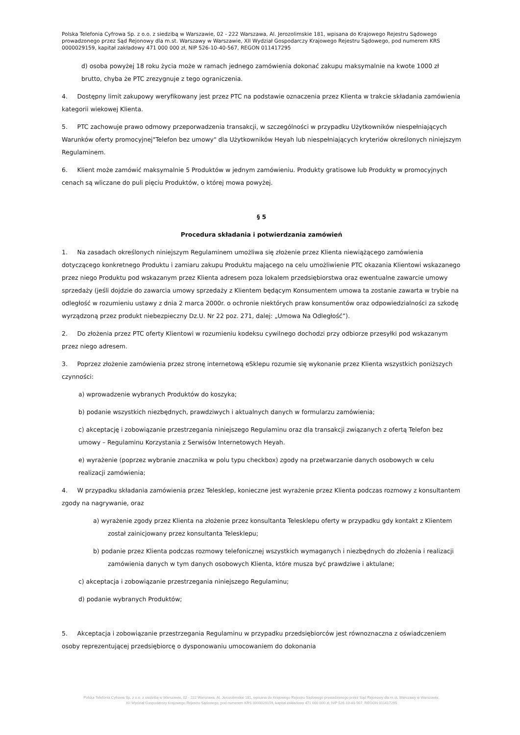Polska Telefonia Cyfrowa Sp. z o.o. z siedzibą w Warszawie, 02 - 222 Warszawa, Al. Jerozolimskie 181, wpisana do Krajowego Rejestru Sądowego prowadzonego przez Sąd Rejonowy dla m.st. Warszawy w Warszawie, XII Wydział Gospodarczy Krajowego Rejestru Sądowego, pod numerem KRS 0000029159, kapitał zakładowy 471 000 000 zł, NIP 526-10-40-567, REGON 011417295
d) osoba powyżej 18 roku życia może w ramach jednego zamówienia dokonać zakupu maksymalnie na kwote 1000 zł brutto, chyba że PTC zrezygnuje z tego ograniczenia.
4. Dostępny limit zakupowy weryfikowany jest przez PTC na podstawie oznaczenia przez Klienta w trakcie składania zamówienia kategorii wiekowej Klienta.
5. PTC zachowuje prawo odmowy przeporwadzenia transakcji, w szczególności w przypadku Użytkowników niespełniających Warunków oferty promocyjnej"Telefon bez umowy" dla Użytkowników Heyah lub niespełniających kryteriów określonych niniejszym Regulaminem.
6. Klient może zamówić maksymalnie 5 Produktów w jednym zamówieniu. Produkty gratisowe lub Produkty w promocyjnych cenach są wliczane do puli pięciu Produktów, o której mowa powyżej.
§ 5
Procedura składania i potwierdzania zamówień
1. Na zasadach określonych niniejszym Regulaminem umożliwa się złożenie przez Klienta niewiążącego zamówienia dotyczącego konkretnego Produktu i zamiaru zakupu Produktu mającego na celu umożliwienie PTC okazania Klientowi wskazanego przez niego Produktu pod wskazanym przez Klienta adresem poza lokalem przedsiębiorstwa oraz ewentualne zawarcie umowy sprzedaży (jeśli dojdzie do zawarcia umowy sprzedaży z Klientem będącym Konsumentem umowa ta zostanie zawarta w trybie na odległość w rozumieniu ustawy z dnia 2 marca 2000r. o ochronie niektórych praw konsumentów oraz odpowiedzialności za szkodę wyrządzoną przez produkt niebezpieczny Dz.U. Nr 22 poz. 271, dalej: „Umowa Na Odległość”).
2. Do złożenia przez PTC oferty Klientowi w rozumieniu kodeksu cywilnego dochodzi przy odbiorze przesyłki pod wskazanym przez niego adresem.
3. Poprzez złożenie zamówienia przez stronę internetową eSklepu rozumie się wykonanie przez Klienta wszystkich poniższych czynności:
a) wprowadzenie wybranych Produktów do koszyka;
b) podanie wszystkich niezbędnych, prawdziwych i aktualnych danych w formularzu zamówienia;
c) akceptację i zobowiązanie przestrzegania niniejszego Regulaminu oraz dla transakcji związanych z ofertą Telefon bez umowy – Regulaminu Korzystania z Serwisów Internetowych Heyah.
e) wyrażenie (poprzez wybranie znacznika w polu typu checkbox) zgody na przetwarzanie danych osobowych w celu realizacji zamówienia;
4. W przypadku składania zamówienia przez Telesklep, konieczne jest wyrażenie przez Klienta podczas rozmowy z konsultantem zgody na nagrywanie, oraz
a) wyrażenie zgody przez Klienta na złożenie przez konsultanta Telesklepu oferty w przypadku gdy kontakt z Klientem został zainicjowany przez konsultanta Telesklepu;
b) podanie przez Klienta podczas rozmowy telefonicznej wszystkich wymaganych i niezbędnych do złożenia i realizacji zamówienia danych w tym danych osobowych Klienta, które musza być prawdziwe i aktulane;
c) akceptacja i zobowiązanie przestrzegania niniejszego Regulaminu;
d) podanie wybranych Produktów;
5. Akceptacja i zobowiązanie przestrzegania Regulaminu w przypadku przedsiębiorców jest równoznaczna z oświadczeniem osoby reprezentującej przedsiębiorcę o dysponowaniu umocowaniem do dokonania
Polska Telefonia Cyfrowa Sp. z o.o. z siedzibą w Warszawie, 02 - 222 Warszawa, Al. Jerozolimskie 181, wpisana do Krajowego Rejestru Sądowego prowadzonego przez Sąd Rejonowy dla m.st. Warszawy w Warszawie,
XII Wydział Gospodarczy Krajowego Rejestru Sądowego, pod numerem KRS 0000029159, kapitał zakładowy 471 000 000 zł, NIP 526-10-40-567, REGON 011417295